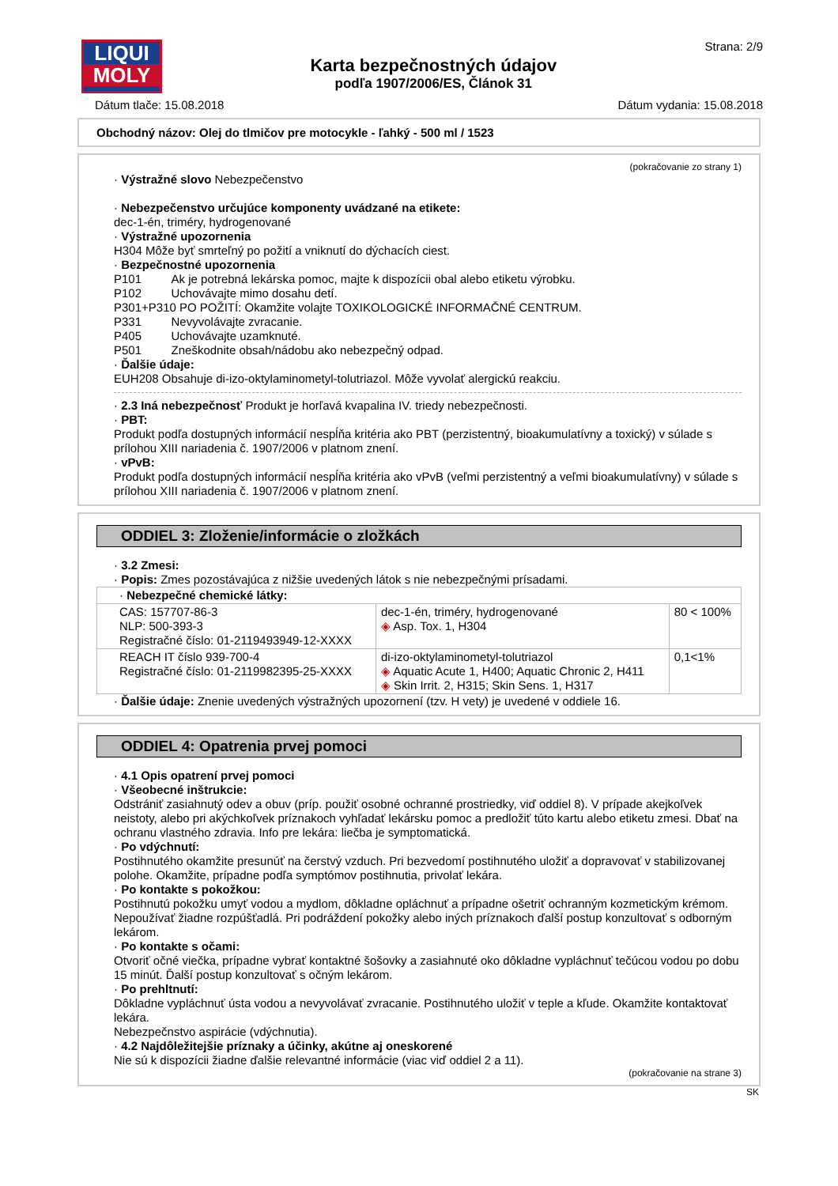LIQUI
MOLY
Karta bezpečnostných údajov
podľa 1907/2006/ES, Článok 31
Strana: 2/9
Dátum tlače: 15.08.2018 Dátum vydania: 15.08.2018
Obchodný názov: Olej do tlmičov pre motocykle - ľahký - 500 ml / 1523
(pokračovanie zo strany 1)
· Výstražné slovo Nebezpečenstvo
· Nebezpečenstvo určujúce komponenty uvádzané na etikete:
dec-1-én, triméry, hydrogenované
· Výstražné upozornenia
H304 Môže byť smrteľný po požití a vniknutí do dýchacích ciest.
· Bezpečnostné upozornenia
P101 Ak je potrebná lekárska pomoc, majte k dispozícii obal alebo etiketu výrobku.
P102 Uchovávajte mimo dosahu detí.
P301+P310 PO POŽITÍ: Okamžite volajte TOXIKOLOGICKÉ INFORMAČNÉ CENTRUM.
P331 Nevyvolávajte zvracanie.
P405 Uchovávajte uzamknuté.
P501 Zneškodnite obsah/nádobu ako nebezpečný odpad.
· Ďalšie údaje:
EUH208 Obsahuje di-izo-oktylaminometyl-tolutriazol. Môže vyvolať alergickú reakciu.
· 2.3 Iná nebezpečnosť Produkt je horľavá kvapalina IV. triedy nebezpečnosti.
· PBT:
Produkt podľa dostupných informácií nespĺňa kritéria ako PBT (perzistentný, bioakumulatívny a toxický) v súlade s prílohou XIII nariadenia č. 1907/2006 v platnom znení.
· vPvB:
Produkt podľa dostupných informácií nespĺňa kritéria ako vPvB (veľmi perzistentný a veľmi bioakumulatívny) v súlade s prílohou XIII nariadenia č. 1907/2006 v platnom znení.
ODDIEL 3: Zloženie/informácie o zložkách
· 3.2 Zmesi:
· Popis: Zmes pozostávajúca z nižšie uvedených látok s nie nebezpečnými prísadami.
| · Nebezpečné chemické látky: | | |
| CAS: 157707-86-3 NLP: 500-393-3 Registračné číslo: 01-2119493949-12-XXXX | dec-1-én, triméry, hydrogenované ◈ Asp. Tox. 1, H304 | 80 < 100% |
| REACH IT číslo 939-700-4 Registračné číslo: 01-2119982395-25-XXXX | di-izo-oktylaminometyl-tolutriazol ◈ Aquatic Acute 1, H400; Aquatic Chronic 2, H411 ◈ Skin Irrit. 2, H315; Skin Sens. 1, H317 | 0,1<1% |
· Ďalšie údaje: Znenie uvedených výstražných upozornení (tzv. H vety) je uvedené v oddiele 16.
ODDIEL 4: Opatrenia prvej pomoci
· 4.1 Opis opatrení prvej pomoci
· Všeobecné inštrukcie:
Odstrániť zasiahnutý odev a obuv (príp. použiť osobné ochranné prostriedky, viď oddiel 8). V prípade akejkoľvek neistoty, alebo pri akýchkoľvek príznakoch vyhľadať lekársku pomoc a predložiť túto kartu alebo etiketu zmesi. Dbať na ochranu vlastného zdravia. Info pre lekára: liečba je symptomatická.
· Po vdýchnutí:
Postihnutého okamžite presunúť na čerstvý vzduch. Pri bezvedomí postihnutého uložiť a dopravovať v stabilizovanej polohe. Okamžite, prípadne podľa symptómov postihnutia, privolať lekára.
· Po kontakte s pokožkou:
Postihnutú pokožku umyť vodou a mydlom, dôkladne opláchnuť a prípadne ošetriť ochranným kozmetickým krémom. Nepoužívať žiadne rozpúšťadlá. Pri podráždení pokožky alebo iných príznakoch ďalší postup konzultovať s odborným lekárom.
· Po kontakte s očami:
Otvoriť očné viečka, prípadne vybrať kontaktné šošovky a zasiahnuté oko dôkladne vypláchnuť tečúcou vodou po dobu 15 minút. Ďalší postup konzultovať s očným lekárom.
· Po prehltnutí:
Dôkladne vypláchnuť ústa vodou a nevyvolávať zvracanie. Postihnutého uložiť v teple a kľude. Okamžite kontaktovať lekára.
Nebezpečnstvo aspirácie (vdýchnutia).
· 4.2 Najdôležitejšie príznaky a účinky, akútne aj oneskorené
Nie sú k dispozícii žiadne ďalšie relevantné informácie (viac viď oddiel 2 a 11).
(pokračovanie na strane 3)
SK